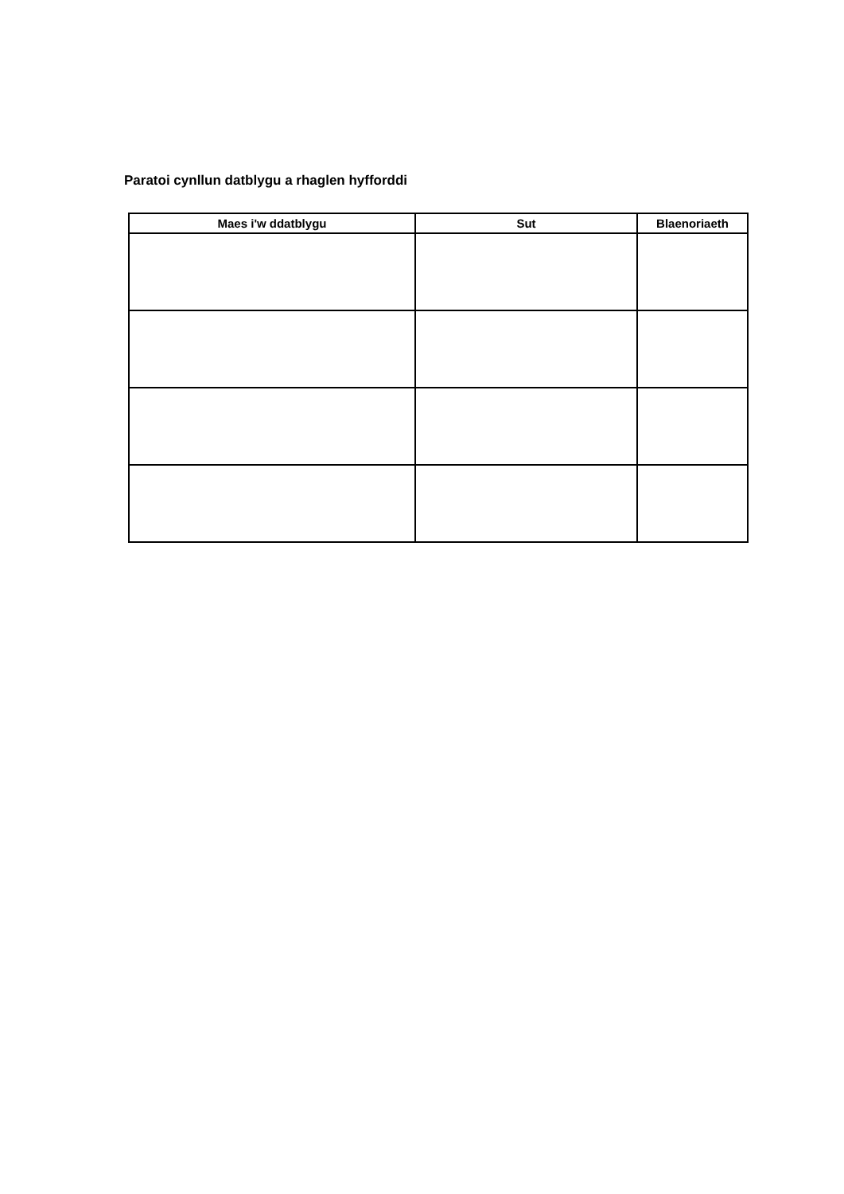Paratoi cynllun datblygu a rhaglen hyfforddi
| Maes i'w ddatblygu | Sut | Blaenoriaeth |
| --- | --- | --- |